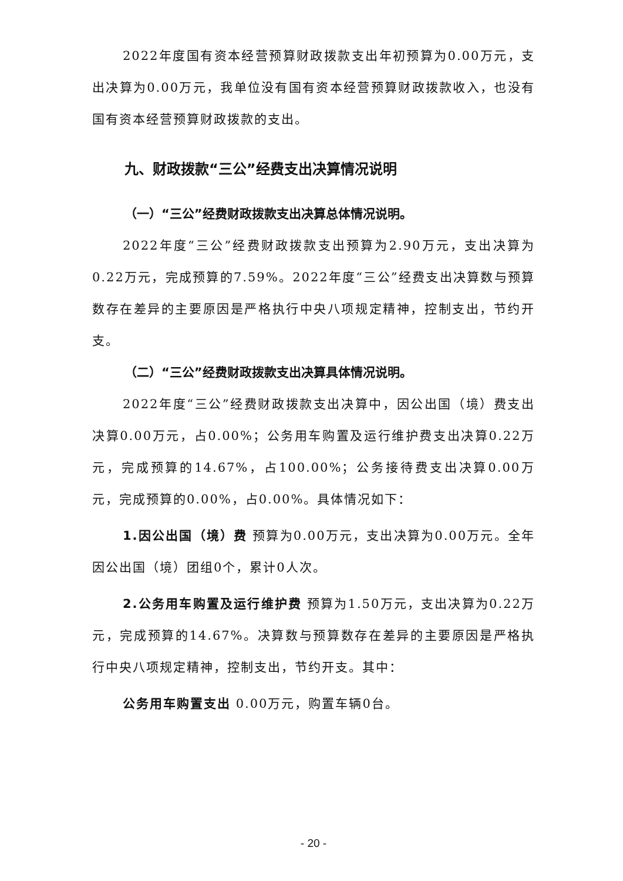2022年度国有资本经营预算财政拨款支出年初预算为0.00万元，支出决算为0.00万元，我单位没有国有资本经营预算财政拨款收入，也没有国有资本经营预算财政拨款的支出。
九、财政拨款“三公”经费支出决算情况说明
（一）“三公”经费财政拨款支出决算总体情况说明。
2022年度“三公”经费财政拨款支出预算为2.90万元，支出决算为0.22万元，完成预算的7.59%。2022年度“三公”经费支出决算数与预算数存在差异的主要原因是严格执行中央八项规定精神，控制支出，节约开支。
（二）“三公”经费财政拨款支出决算具体情况说明。
2022年度“三公”经费财政拨款支出决算中，因公出国（境）费支出决算0.00万元，占0.00%；公务用车购置及运行维护费支出决算0.22万元，完成预算的14.67%，占100.00%；公务接待费支出决算0.00万元，完成预算的0.00%，占0.00%。具体情况如下：
1.因公出国（境）费 预算为0.00万元，支出决算为0.00万元。全年因公出国（境）团组0个，累计0人次。
2.公务用车购置及运行维护费 预算为1.50万元，支出决算为0.22万元，完成预算的14.67%。决算数与预算数存在差异的主要原因是严格执行中央八项规定精神，控制支出，节约开支。其中：
公务用车购置支出 0.00万元，购置车辆0台。
- 20 -